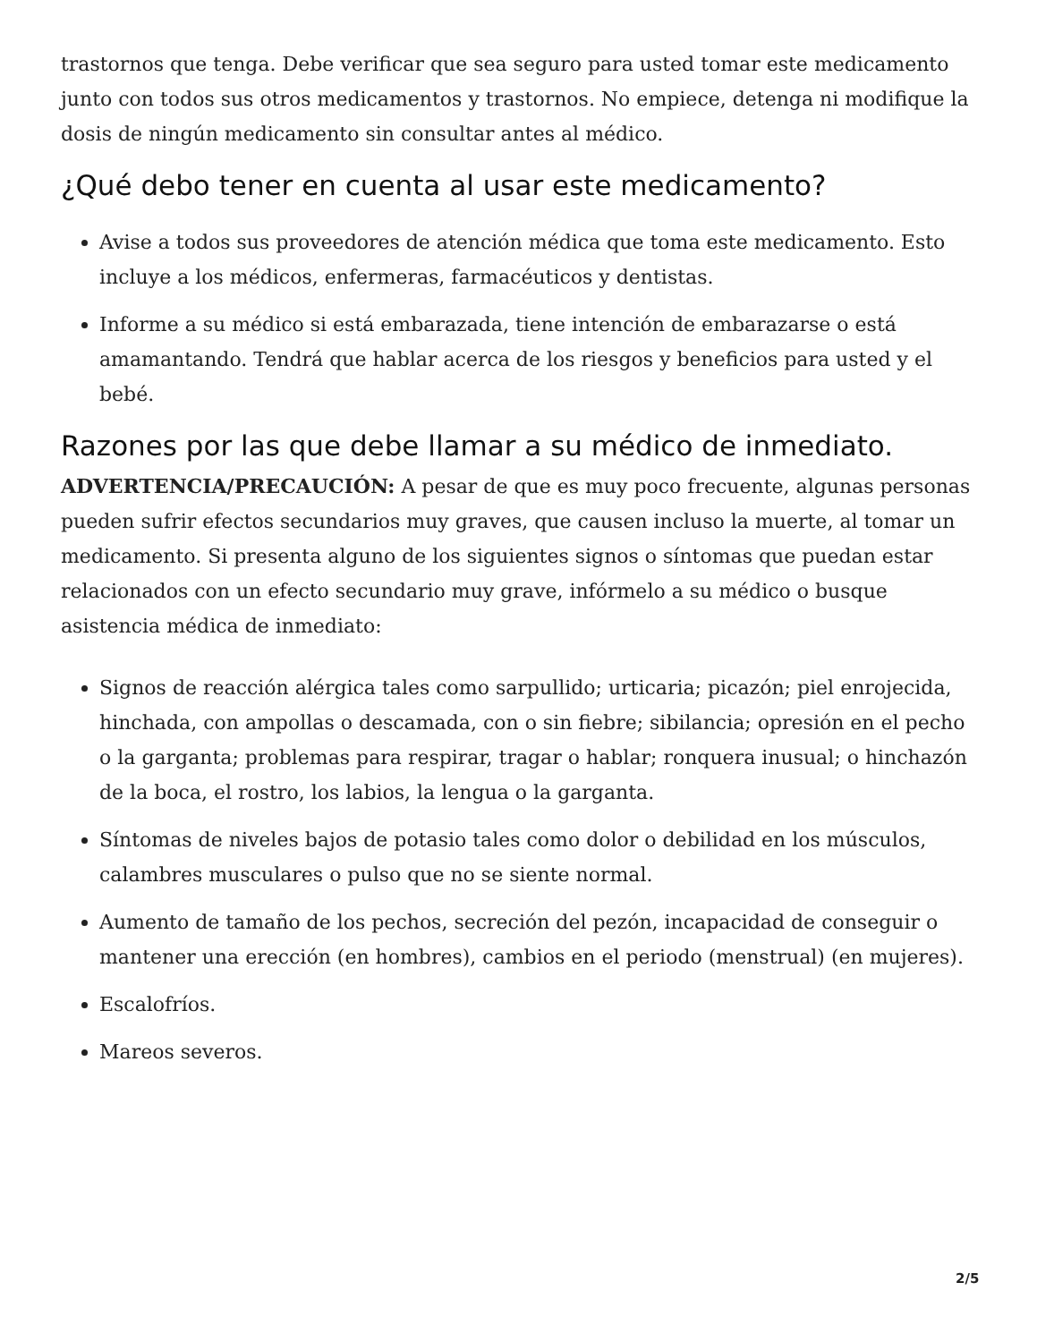trastornos que tenga. Debe verificar que sea seguro para usted tomar este medicamento junto con todos sus otros medicamentos y trastornos. No empiece, detenga ni modifique la dosis de ningún medicamento sin consultar antes al médico.
¿Qué debo tener en cuenta al usar este medicamento?
Avise a todos sus proveedores de atención médica que toma este medicamento. Esto incluye a los médicos, enfermeras, farmacéuticos y dentistas.
Informe a su médico si está embarazada, tiene intención de embarazarse o está amamantando. Tendrá que hablar acerca de los riesgos y beneficios para usted y el bebé.
Razones por las que debe llamar a su médico de inmediato.
ADVERTENCIA/PRECAUCIÓN: A pesar de que es muy poco frecuente, algunas personas pueden sufrir efectos secundarios muy graves, que causen incluso la muerte, al tomar un medicamento. Si presenta alguno de los siguientes signos o síntomas que puedan estar relacionados con un efecto secundario muy grave, infórmelo a su médico o busque asistencia médica de inmediato:
Signos de reacción alérgica tales como sarpullido; urticaria; picazón; piel enrojecida, hinchada, con ampollas o descamada, con o sin fiebre; sibilancia; opresión en el pecho o la garganta; problemas para respirar, tragar o hablar; ronquera inusual; o hinchazón de la boca, el rostro, los labios, la lengua o la garganta.
Síntomas de niveles bajos de potasio tales como dolor o debilidad en los músculos, calambres musculares o pulso que no se siente normal.
Aumento de tamaño de los pechos, secreción del pezón, incapacidad de conseguir o mantener una erección (en hombres), cambios en el periodo (menstrual) (en mujeres).
Escalofríos.
Mareos severos.
2/5